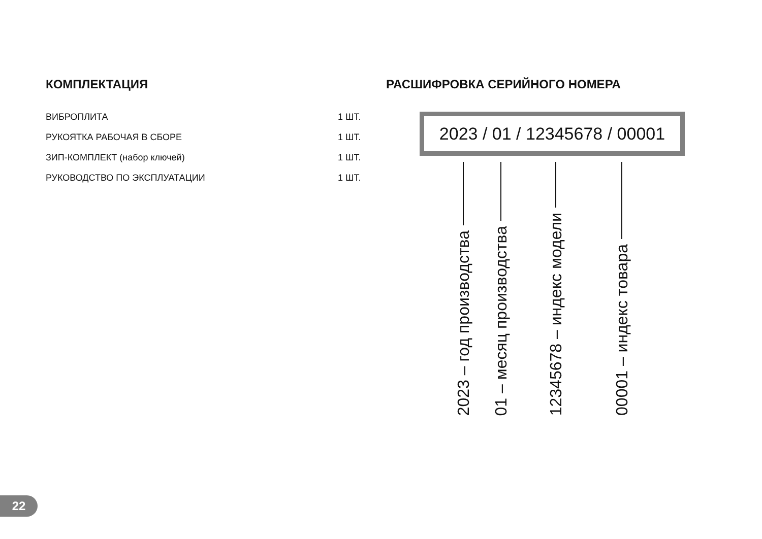КОМПЛЕКТАЦИЯ
| ВИБРОПЛИТА | 1 ШТ. |
| РУКОЯТКА РАБОЧАЯ В СБОРЕ | 1 ШТ. |
| ЗИП-КОМПЛЕКТ (набор ключей) | 1 ШТ. |
| РУКОВОДСТВО ПО ЭКСПЛУАТАЦИИ | 1 ШТ. |
РАСШИФРОВКА СЕРИЙНОГО НОМЕРА
2023 / 01 / 12345678 / 00001
2023 – год производства
01 – месяц производства
12345678 – индекс модели
00001 – индекс товара
22